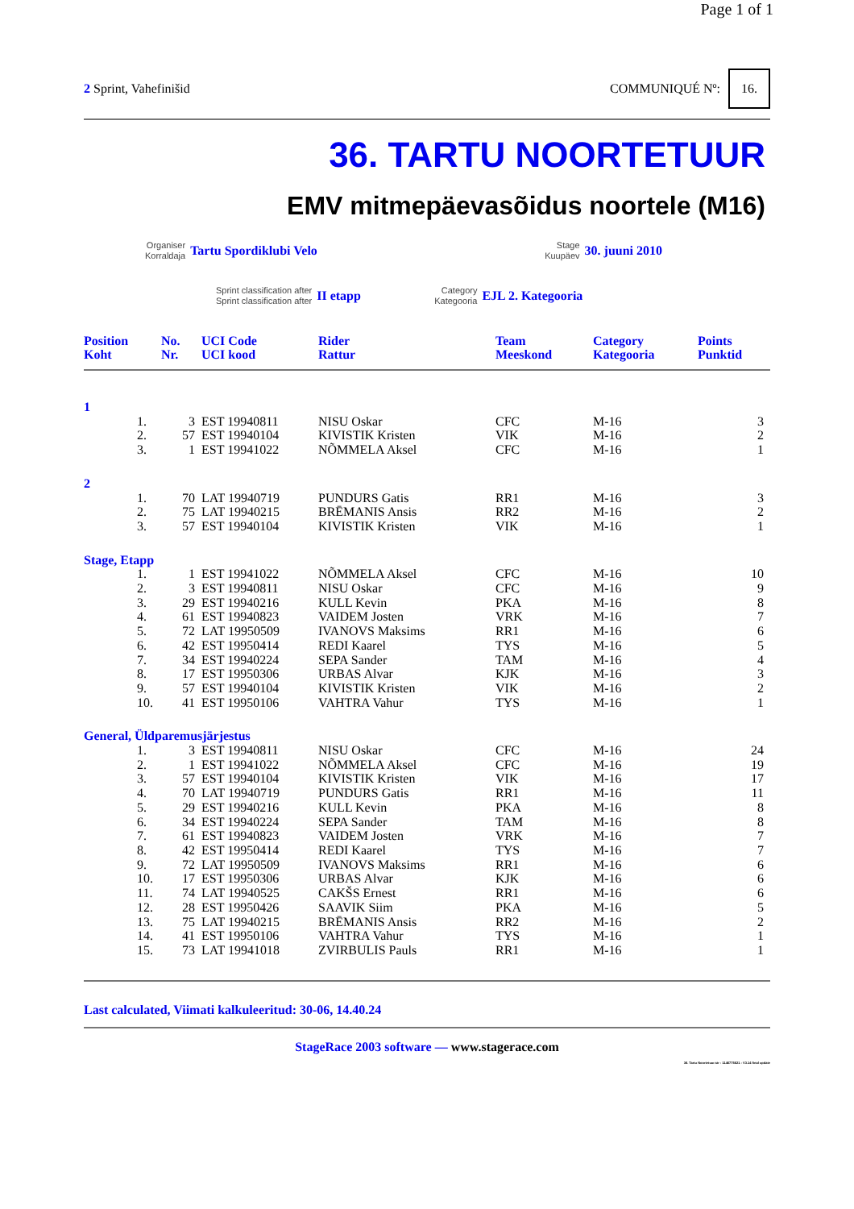Page 1 of 1
2 Sprint, Vahefinišid COMMUNIQUÉ Nº: 16.
36. TARTU NOORTETUUR
EMV mitmepäevasõidus noortele (M16)
Organiser
Korraldaja
Tartu Spordiklubi Velo
Stage
Kuupäev
30. juuni 2010
Sprint classification after
Sprint classification after
II etapp
Category
Kategooria
EJL 2. Kategooria
| Position Koht | | No. Nr. | UCI Code UCI kood | Rider Rattur | Team Meeskond | Category Kategooria | Points Punktid |
| --- | --- | --- | --- | --- | --- | --- | --- |
| 1 | | | | | | | |
| | 1. | 3 | EST 19940811 | NISU Oskar | CFC | M-16 | 3 |
| | 2. | 57 | EST 19940104 | KIVISTIK Kristen | VIK | M-16 | 2 |
| | 3. | 1 | EST 19941022 | NÕMMELA Aksel | CFC | M-16 | 1 |
| 2 | | | | | | | |
| | 1. | 70 | LAT 19940719 | PUNDURS Gatis | RR1 | M-16 | 3 |
| | 2. | 75 | LAT 19940215 | BRĒMANIS Ansis | RR2 | M-16 | 2 |
| | 3. | 57 | EST 19940104 | KIVISTIK Kristen | VIK | M-16 | 1 |
| Stage, Etapp | | | | | | | |
| | 1. | 1 | EST 19941022 | NÕMMELA Aksel | CFC | M-16 | 10 |
| | 2. | 3 | EST 19940811 | NISU Oskar | CFC | M-16 | 9 |
| | 3. | 29 | EST 19940216 | KULL Kevin | PKA | M-16 | 8 |
| | 4. | 61 | EST 19940823 | VAIDEM Josten | VRK | M-16 | 7 |
| | 5. | 72 | LAT 19950509 | IVANOVS Maksims | RR1 | M-16 | 6 |
| | 6. | 42 | EST 19950414 | REDI Kaarel | TYS | M-16 | 5 |
| | 7. | 34 | EST 19940224 | SEPA Sander | TAM | M-16 | 4 |
| | 8. | 17 | EST 19950306 | URBAS Alvar | KJK | M-16 | 3 |
| | 9. | 57 | EST 19940104 | KIVISTIK Kristen | VIK | M-16 | 2 |
| | 10. | 41 | EST 19950106 | VAHTRA Vahur | TYS | M-16 | 1 |
| General, Üldparemusjärjestus | | | | | | | |
| | 1. | 3 | EST 19940811 | NISU Oskar | CFC | M-16 | 24 |
| | 2. | 1 | EST 19941022 | NÕMMELA Aksel | CFC | M-16 | 19 |
| | 3. | 57 | EST 19940104 | KIVISTIK Kristen | VIK | M-16 | 17 |
| | 4. | 70 | LAT 19940719 | PUNDURS Gatis | RR1 | M-16 | 11 |
| | 5. | 29 | EST 19940216 | KULL Kevin | PKA | M-16 | 8 |
| | 6. | 34 | EST 19940224 | SEPA Sander | TAM | M-16 | 8 |
| | 7. | 61 | EST 19940823 | VAIDEM Josten | VRK | M-16 | 7 |
| | 8. | 42 | EST 19950414 | REDI Kaarel | TYS | M-16 | 7 |
| | 9. | 72 | LAT 19950509 | IVANOVS Maksims | RR1 | M-16 | 6 |
| | 10. | 17 | EST 19950306 | URBAS Alvar | KJK | M-16 | 6 |
| | 11. | 74 | LAT 19940525 | CAKŠS Ernest | RR1 | M-16 | 6 |
| | 12. | 28 | EST 19950426 | SAAVIK Siim | PKA | M-16 | 5 |
| | 13. | 75 | LAT 19940215 | BRĒMANIS Ansis | RR2 | M-16 | 2 |
| | 14. | 41 | EST 19950106 | VAHTRA Vahur | TYS | M-16 | 1 |
| | 15. | 73 | LAT 19941018 | ZVIRBULIS Pauls | RR1 | M-16 | 1 |
Last calculated, Viimati kalkuleeritud: 30-06, 14.40.24
StageRace 2003 software — www.stagerace.com
36. Tartu Noortetuur.str : 1146775621 : V3.14 final update